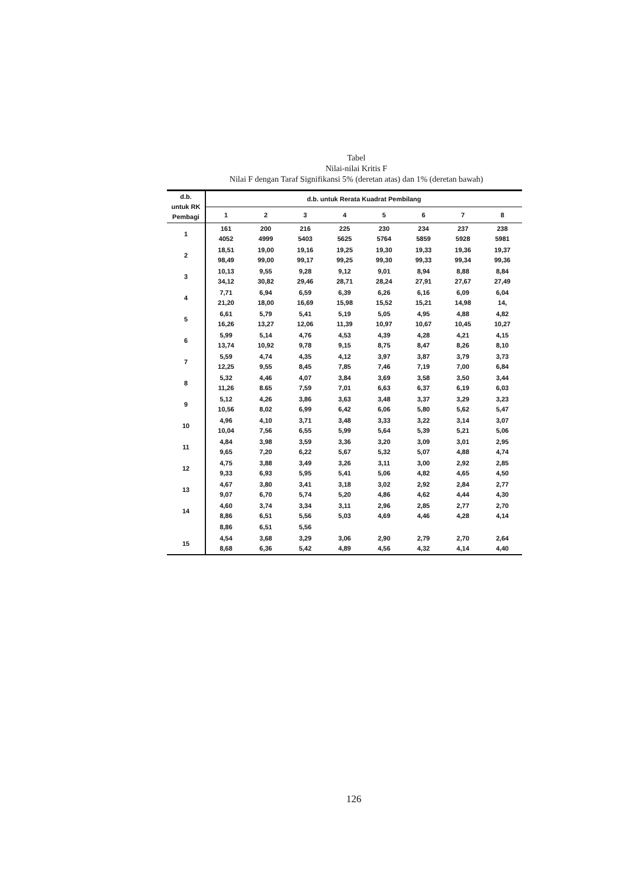Tabel
Nilai-nilai Kritis F
Nilai F dengan Taraf Signifikansi 5% (deretan atas) dan 1% (deretan bawah)
| d.b. untuk RK Pembagi | d.b. untuk Rerata Kuadrat Pembilang | | | | | | | |
| --- | --- | --- | --- | --- | --- | --- | --- | --- |
| | 1 | 2 | 3 | 4 | 5 | 6 | 7 | 8 |
| 1 | 161 4052 | 200 4999 | 216 5403 | 225 5625 | 230 5764 | 234 5859 | 237 5928 | 238 5981 |
| 2 | 18,51 98,49 | 19,00 99,00 | 19,16 99,17 | 19,25 99,25 | 19,30 99,30 | 19,33 99,33 | 19,36 99,34 | 19,37 99,36 |
| 3 | 10,13 34,12 | 9,55 30,82 | 9,28 29,46 | 9,12 28,71 | 9,01 28,24 | 8,94 27,91 | 8,88 27,67 | 8,84 27,49 |
| 4 | 7,71 21,20 | 6,94 18,00 | 6,59 16,69 | 6,39 15,98 | 6,26 15,52 | 6,16 15,21 | 6,09 14,98 | 6,04 14, |
| 5 | 6,61 16,26 | 5,79 13,27 | 5,41 12,06 | 5,19 11,39 | 5,05 10,97 | 4,95 10,67 | 4,88 10,45 | 4,82 10,27 |
| 6 | 5,99 13,74 | 5,14 10,92 | 4,76 9,78 | 4,53 9,15 | 4,39 8,75 | 4,28 8,47 | 4,21 8,26 | 4,15 8,10 |
| 7 | 5,59 12,25 | 4,74 9,55 | 4,35 8,45 | 4,12 7,85 | 3,97 7,46 | 3,87 7,19 | 3,79 7,00 | 3,73 6,84 |
| 8 | 5,32 11,26 | 4,46 8.65 | 4,07 7,59 | 3,84 7,01 | 3,69 6,63 | 3,58 6,37 | 3,50 6,19 | 3,44 6,03 |
| 9 | 5,12 10,56 | 4,26 8,02 | 3,86 6,99 | 3,63 6,42 | 3,48 6,06 | 3,37 5,80 | 3,29 5,62 | 3,23 5,47 |
| 10 | 4,96 10,04 | 4,10 7,56 | 3,71 6,55 | 3,48 5,99 | 3,33 5,64 | 3,22 5,39 | 3,14 5,21 | 3,07 5,06 |
| 11 | 4,84 9,65 | 3,98 7,20 | 3,59 6,22 | 3,36 5,67 | 3,20 5,32 | 3,09 5,07 | 3,01 4,88 | 2,95 4,74 |
| 12 | 4,75 9,33 | 3,88 6,93 | 3,49 5,95 | 3,26 5,41 | 3,11 5,06 | 3,00 4,82 | 2,92 4,65 | 2,85 4,50 |
| 13 | 4,67 9,07 | 3,80 6,70 | 3,41 5,74 | 3,18 5,20 | 3,02 4,86 | 2,92 4,62 | 2,84 4,44 | 2,77 4,30 |
| 14 | 4,60 8,86 | 3,74 6,51 | 3,34 5,56 | 3,11 5,03 | 2,96 4,69 | 2,85 4,46 | 2,77 4,28 | 2,70 4,14 |
| | 8,86 | 6,51 | 5,56 | | | | | |
| 15 | 4,54 8,68 | 3,68 6,36 | 3,29 5,42 | 3,06 4,89 | 2,90 4,56 | 2,79 4,32 | 2,70 4,14 | 2,64 4,40 |
126